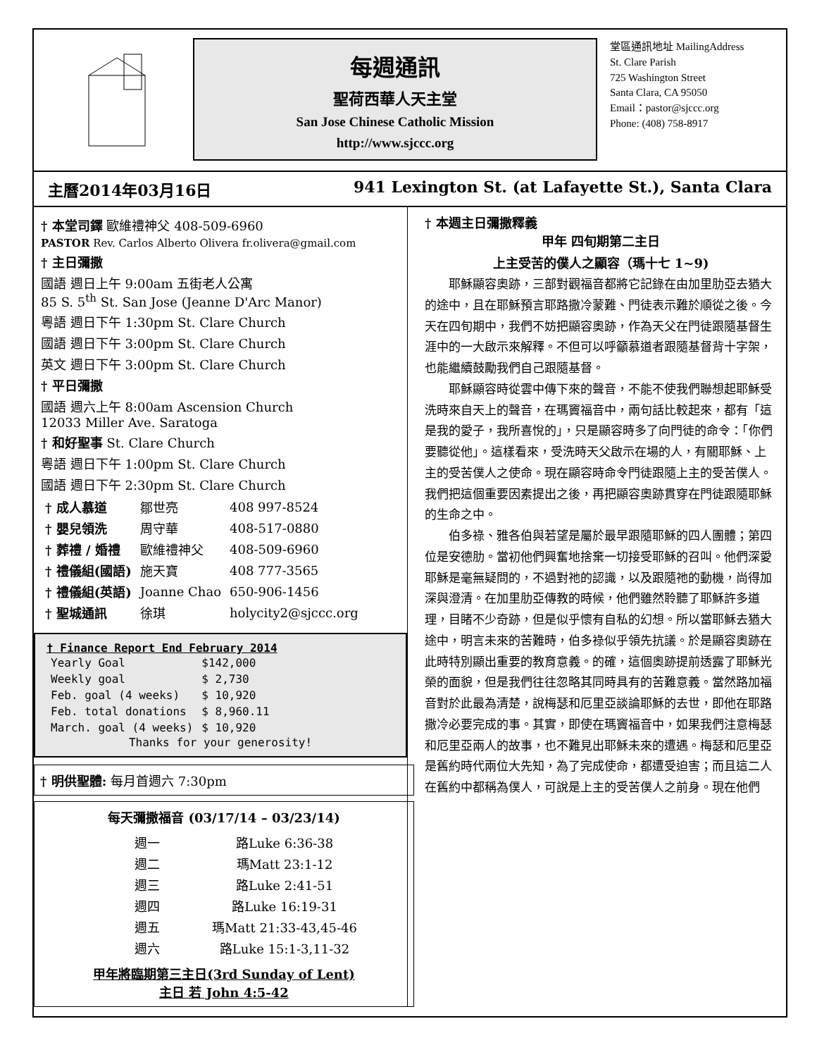每週通訊
聖荷西華人天主堂
San Jose Chinese Catholic Mission
http://www.sjccc.org
堂區通訊地址 MailingAddress
St. Clare Parish
725 Washington Street
Santa Clara, CA 95050
Email：pastor@sjccc.org
Phone: (408) 758-8917
主曆2014年03月16日 941 Lexington St. (at Lafayette St.), Santa Clara
† 本堂司鐸 歐維禮神父 408-509-6960
PASTOR Rev. Carlos Alberto Olivera fr.olivera@gmail.com
† 主日彌撒
國語 週日上午 9:00am 五街老人公寓
85 S. 5<sup>th</sup> St. San Jose (Jeanne D'Arc Manor)
粵語 週日下午 1:30pm St. Clare Church
國語 週日下午 3:00pm St. Clare Church
英文 週日下午 3:00pm St. Clare Church
† 平日彌撒
國語 週六上午 8:00am Ascension Church
12033 Miller Ave. Saratoga
† 和好聖事 St. Clare Church
粵語 週日下午 1:00pm St. Clare Church
國語 週日下午 2:30pm St. Clare Church
| † 成人慕道 | 鄒世亮 | 408 997-8524 |
| † 嬰兒領洗 | 周守華 | 408-517-0880 |
| † 葬禮 / 婚禮 | 歐維禮神父 | 408-509-6960 |
| † 禮儀組(國語) | 施天寶 | 408 777-3565 |
| † 禮儀組(英語) | Joanne Chao | 650-906-1456 |
| † 聖城通訊 | 徐琪 | holycity2@sjccc.org |
† Finance Report End February 2014
| Yearly Goal | $142,000 |
| Weekly goal | $ 2,730 |
| Feb. goal (4 weeks) | $ 10,920 |
| Feb. total donations | $ 8,960.11 |
| March. goal (4 weeks) | $ 10,920 |
Thanks for your generosity!
† 明供聖體: 每月首週六 7:30pm
每天彌撒福音 (03/17/14 – 03/23/14)
| 週一 | 路Luke 6:36-38 |
| 週二 | 瑪Matt 23:1-12 |
| 週三 | 路Luke 2:41-51 |
| 週四 | 路Luke 16:19-31 |
| 週五 | 瑪Matt 21:33-43,45-46 |
| 週六 | 路Luke 15:1-3,11-32 |
甲年將臨期第三主日(3rd Sunday of Lent)
主日 若 John 4:5-42
† 本週主日彌撒釋義
甲年 四旬期第二主日
上主受苦的僕人之顯容（瑪十七 1~9)
耶穌顯容奧跡，三部對觀福音都將它記錄在由加里肋亞去猶大的途中，且在耶穌預言耶路撒冷蒙難、門徒表示難於順從之後。今天在四旬期中，我們不妨把顯容奧跡，作為天父在門徒跟隨基督生涯中的一大啟示來解釋。不但可以呼籲慕道者跟隨基督背十字架，也能繼續鼓勵我們自己跟隨基督。
耶穌顯容時從雲中傳下來的聲音，不能不使我們聯想起耶穌受洗時來自天上的聲音，在瑪竇福音中，兩句話比較起來，都有「這是我的愛子，我所喜悅的」，只是顯容時多了向門徒的命令：「你們要聽從他」。這樣看來，受洗時天父啟示在場的人，有關耶穌、上主的受苦僕人之使命。現在顯容時命令門徒跟隨上主的受苦僕人。我們把這個重要因素提出之後，再把顯容奧跡貫穿在門徒跟隨耶穌的生命之中。
伯多祿、雅各伯與若望是屬於最早跟隨耶穌的四人團體；第四位是安德肋。當初他們興奮地捨棄一切接受耶穌的召叫。他們深愛耶穌是毫無疑問的，不過對祂的認識，以及跟隨祂的動機，尚得加深與澄清。在加里肋亞傳教的時候，他們雖然聆聽了耶穌許多道理，目睹不少奇跡，但是似乎懷有自私的幻想。所以當耶穌去猶大途中，明言未來的苦難時，伯多祿似乎領先抗議。於是顯容奧跡在此時特別顯出重要的教育意義。的確，這個奧跡提前透露了耶穌光榮的面貌，但是我們往往忽略其同時具有的苦難意義。當然路加福音對於此最為清楚，說梅瑟和厄里亞談論耶穌的去世，即他在耶路撒冷必要完成的事。其實，即使在瑪竇福音中，如果我們注意梅瑟和厄里亞兩人的故事，也不難見出耶穌未來的遭遇。梅瑟和厄里亞是舊約時代兩位大先知，為了完成使命，都遭受迫害；而且這二人在舊約中都稱為僕人，可說是上主的受苦僕人之前身。現在他們